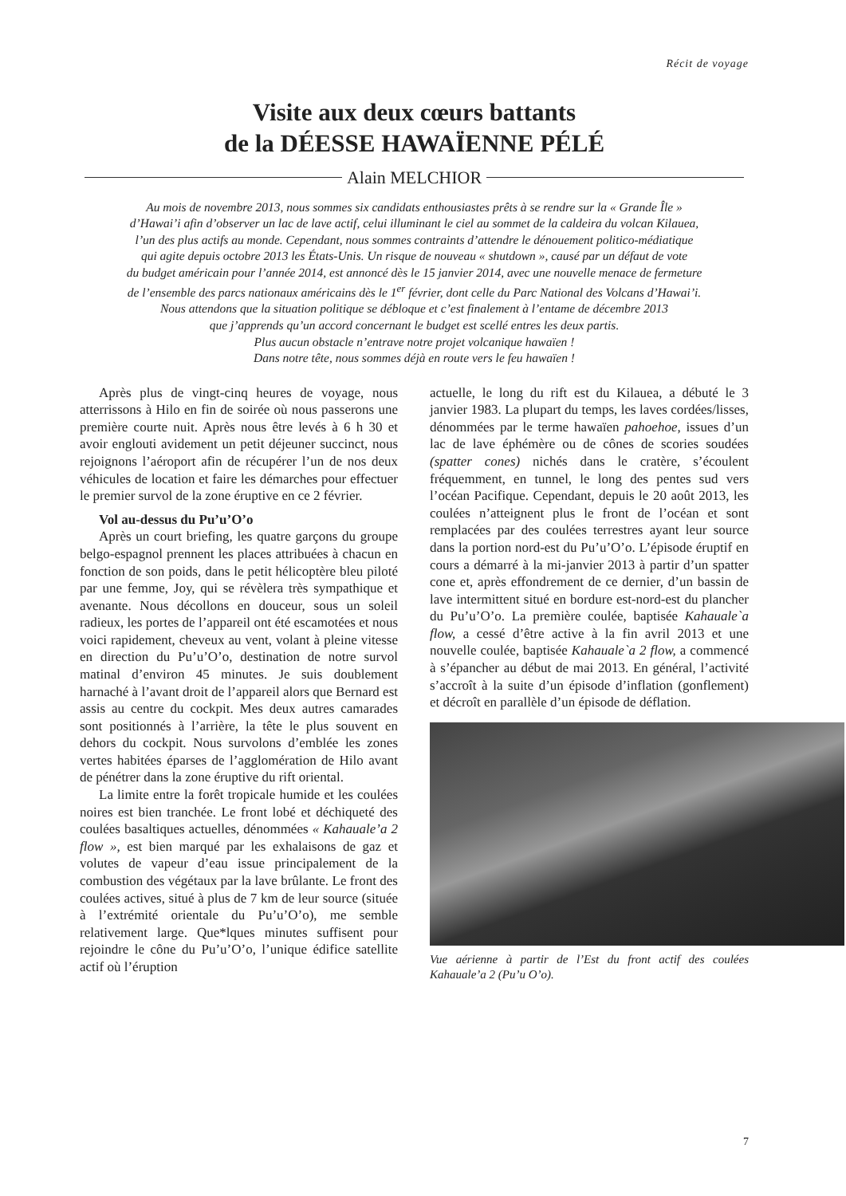Récit de voyage
Visite aux deux cœurs battants
de la DÉESSE HAWAÏENNE PÉLÉ
Alain MELCHIOR
Au mois de novembre 2013, nous sommes six candidats enthousiastes prêts à se rendre sur la « Grande Île »
d’Hawai’i afin d’observer un lac de lave actif, celui illuminant le ciel au sommet de la caldeira du volcan Kilauea,
l’un des plus actifs au monde. Cependant, nous sommes contraints d’attendre le dénouement politico-médiatique
qui agite depuis octobre 2013 les États-Unis. Un risque de nouveau « shutdown », causé par un défaut de vote
du budget américain pour l’année 2014, est annoncé dès le 15 janvier 2014, avec une nouvelle menace de fermeture
de l’ensemble des parcs nationaux américains dès le 1<sup>er</sup> février, dont celle du Parc National des Volcans d’Hawai’i.
Nous attendons que la situation politique se débloque et c’est finalement à l’entame de décembre 2013
que j’apprends qu’un accord concernant le budget est scellé entres les deux partis.
Plus aucun obstacle n’entrave notre projet volcanique hawaïen !
Dans notre tête, nous sommes déjà en route vers le feu hawaïen !
Après plus de vingt-cinq heures de voyage, nous atterrissons à Hilo en fin de soirée où nous passerons une première courte nuit. Après nous être levés à 6 h 30 et avoir englouti avidement un petit déjeuner succinct, nous rejoignons l’aéroport afin de récupérer l’un de nos deux véhicules de location et faire les démarches pour effectuer le premier survol de la zone éruptive en ce 2 février.
Vol au-dessus du Pu’u’O’o
Après un court briefing, les quatre garçons du groupe belgo-espagnol prennent les places attribuées à chacun en fonction de son poids, dans le petit hélicoptère bleu piloté par une femme, Joy, qui se révèlera très sympathique et avenante. Nous décollons en douceur, sous un soleil radieux, les portes de l’appareil ont été escamotées et nous voici rapidement, cheveux au vent, volant à pleine vitesse en direction du Pu’u’O’o, destination de notre survol matinal d’environ 45 minutes. Je suis doublement harnaché à l’avant droit de l’appareil alors que Bernard est assis au centre du cockpit. Mes deux autres camarades sont positionnés à l’arrière, la tête le plus souvent en dehors du cockpit. Nous survolons d’emblée les zones vertes habitées éparses de l’agglomération de Hilo avant de pénétrer dans la zone éruptive du rift oriental.
La limite entre la forêt tropicale humide et les coulées noires est bien tranchée. Le front lobé et déchiqueté des coulées basaltiques actuelles, dénommées « Kahauale’a 2 flow », est bien marqué par les exhalaisons de gaz et volutes de vapeur d’eau issue principalement de la combustion des végétaux par la lave brûlante. Le front des coulées actives, situé à plus de 7 km de leur source (située à l’extrémité orientale du Pu’u’O’o), me semble relativement large. Que*lques minutes suffisent pour rejoindre le cône du Pu’u’O’o, l’unique édifice satellite actif où l’éruption
actuelle, le long du rift est du Kilauea, a débuté le 3 janvier 1983. La plupart du temps, les laves cordées/lisses, dénommées par le terme hawaïen pahoehoe, issues d’un lac de lave éphémère ou de cônes de scories soudées (spatter cones) nichés dans le cratère, s’écoulent fréquemment, en tunnel, le long des pentes sud vers l’océan Pacifique. Cependant, depuis le 20 août 2013, les coulées n’atteignent plus le front de l’océan et sont remplacées par des coulées terrestres ayant leur source dans la portion nord-est du Pu’u’O’o. L’épisode éruptif en cours a démarré à la mi-janvier 2013 à partir d’un spatter cone et, après effondrement de ce dernier, d’un bassin de lave intermittent situé en bordure est-nord-est du plancher du Pu’u’O’o. La première coulée, baptisée Kahauale`a flow, a cessé d’être active à la fin avril 2013 et une nouvelle coulée, baptisée Kahauale`a 2 flow, a commencé à s’épancher au début de mai 2013. En général, l’activité s’accroît à la suite d’un épisode d’inflation (gonflement) et décroît en parallèle d’un épisode de déflation.
Vue aérienne à partir de l’Est du front actif des coulées Kahauale’a 2 (Pu’u O’o).
7